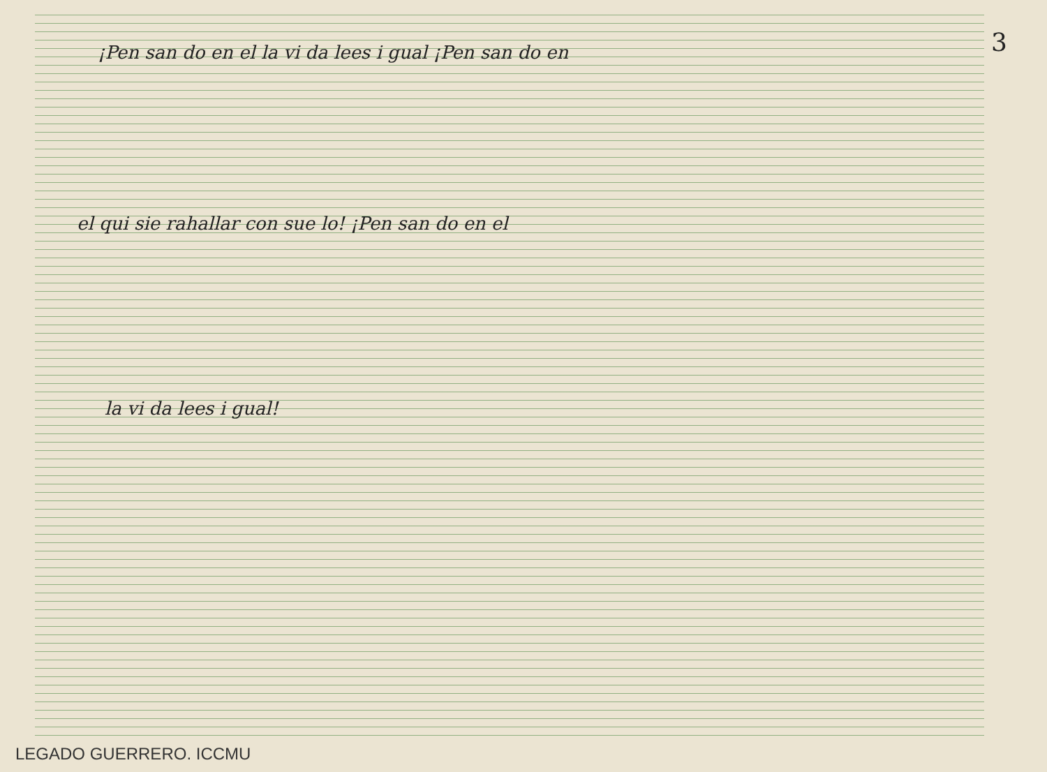3
¡Pen san do en el la vi da lees i gual ¡Pen san do en
el qui sie rahallar con sue lo! ¡Pen san do en el
la vi da lees i gual!
LEGADO GUERRERO. ICCMU